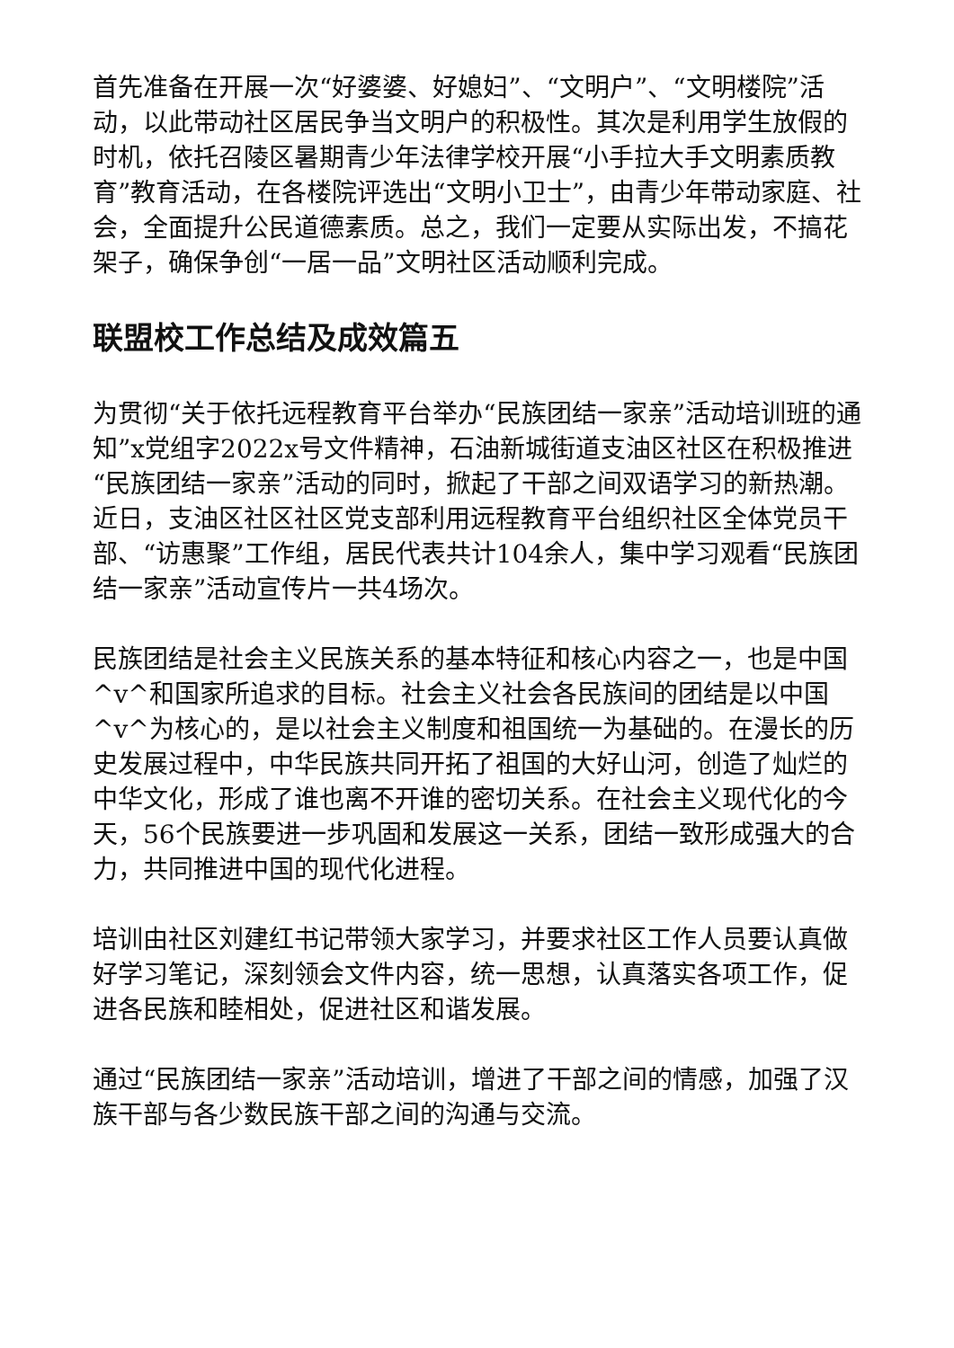首先准备在开展一次“好婆婆、好媳妇”、“文明户”、“文明楼院”活动，以此带动社区居民争当文明户的积极性。其次是利用学生放假的时机，依托召陵区暑期青少年法律学校开展“小手拉大手文明素质教育”教育活动，在各楼院评选出“文明小卫士”，由青少年带动家庭、社会，全面提升公民道德素质。总之，我们一定要从实际出发，不搞花架子，确保争创“一居一品”文明社区活动顺利完成。
联盟校工作总结及成效篇五
为贯彻“关于依托远程教育平台举办“民族团结一家亲”活动培训班的通知”x党组字2022x号文件精神，石油新城街道支油区社区在积极推进“民族团结一家亲”活动的同时，掀起了干部之间双语学习的新热潮。近日，支油区社区社区党支部利用远程教育平台组织社区全体党员干部、“访惠聚”工作组，居民代表共计104余人，集中学习观看“民族团结一家亲”活动宣传片一共4场次。
民族团结是社会主义民族关系的基本特征和核心内容之一，也是中国^v^和国家所追求的目标。社会主义社会各民族间的团结是以中国^v^为核心的，是以社会主义制度和祖国统一为基础的。在漫长的历史发展过程中，中华民族共同开拓了祖国的大好山河，创造了灿烂的中华文化，形成了谁也离不开谁的密切关系。在社会主义现代化的今天，56个民族要进一步巩固和发展这一关系，团结一致形成强大的合力，共同推进中国的现代化进程。
培训由社区刘建红书记带领大家学习，并要求社区工作人员要认真做好学习笔记，深刻领会文件内容，统一思想，认真落实各项工作，促进各民族和睦相处，促进社区和谐发展。
通过“民族团结一家亲”活动培训，增进了干部之间的情感，加强了汉族干部与各少数民族干部之间的沟通与交流。